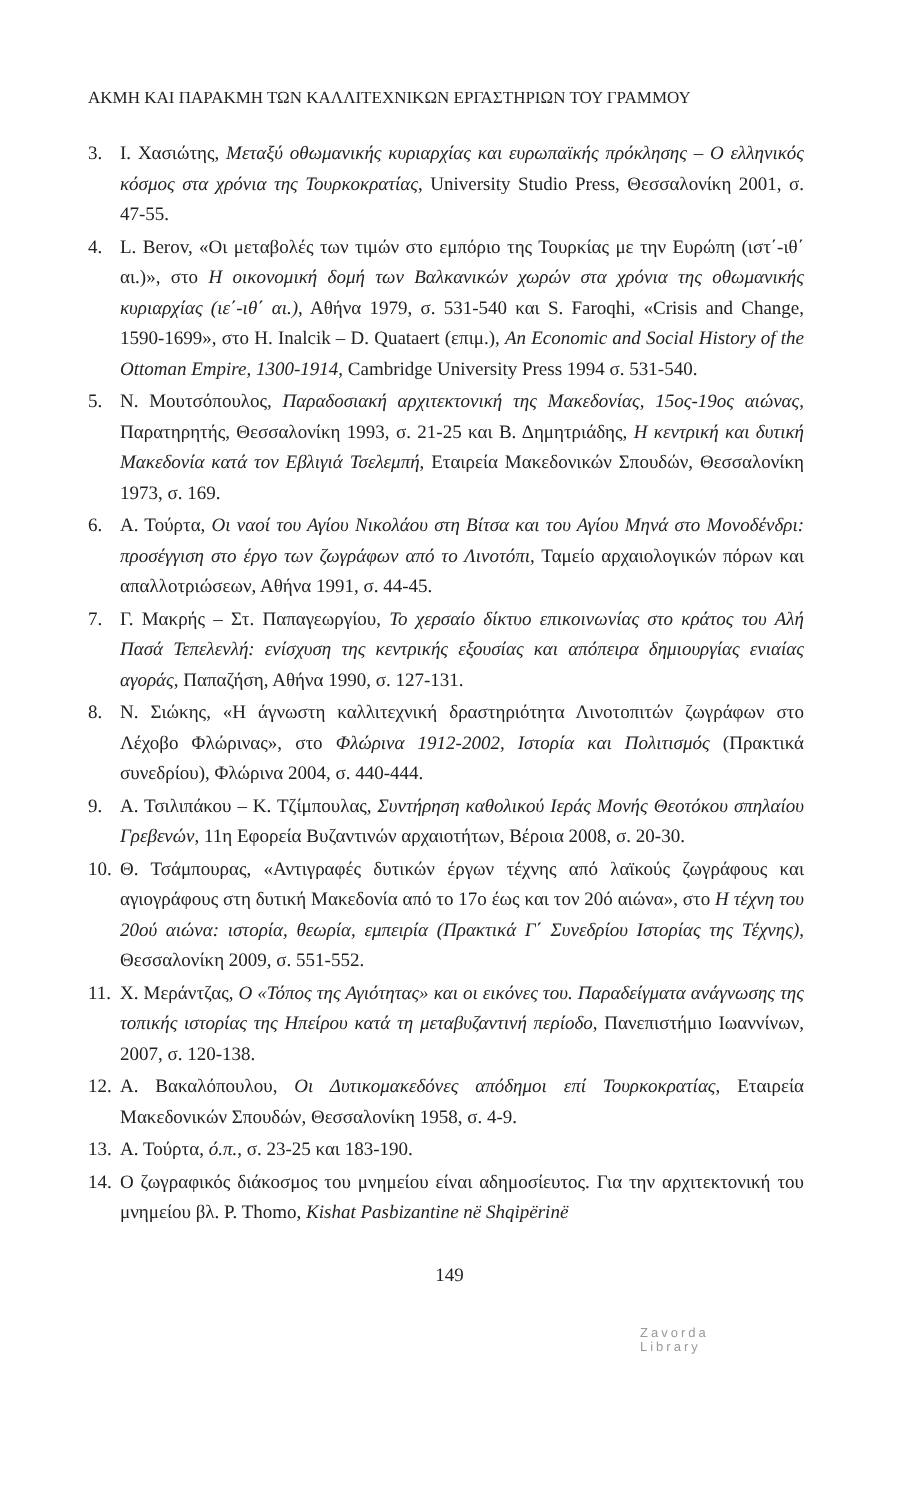ΑΚΜΗ ΚΑΙ ΠΑΡΑΚΜΗ ΤΩΝ ΚΑΛΛΙΤΕΧΝΙΚΩΝ ΕΡΓΑΣΤΗΡΙΩΝ ΤΟΥ ΓΡΑΜΜΟΥ
3. Ι. Χασιώτης, Μεταξύ οθωμανικής κυριαρχίας και ευρωπαϊκής πρόκλησης – Ο ελληνικός κόσμος στα χρόνια της Τουρκοκρατίας, University Studio Press, Θεσσαλονίκη 2001, σ. 47-55.
4. L. Berov, «Οι μεταβολές των τιμών στο εμπόριο της Τουρκίας με την Ευρώπη (ιστ΄-ιθ΄ αι.)», στο Η οικονομική δομή των Βαλκανικών χωρών στα χρόνια της οθωμανικής κυριαρχίας (ιε΄-ιθ΄ αι.), Αθήνα 1979, σ. 531-540 και S. Faroqhi, «Crisis and Change, 1590-1699», στο H. Inalcik – D. Quataert (επιμ.), An Economic and Social History of the Ottoman Empire, 1300-1914, Cambridge University Press 1994 σ. 531-540.
5. Ν. Μουτσόπουλος, Παραδοσιακή αρχιτεκτονική της Μακεδονίας, 15ος-19ος αιώνας, Παρατηρητής, Θεσσαλονίκη 1993, σ. 21-25 και Β. Δημητριάδης, Η κεντρική και δυτική Μακεδονία κατά τον Εβλιγιά Τσελεμπή, Εταιρεία Μακεδονικών Σπουδών, Θεσσαλονίκη 1973, σ. 169.
6. Α. Τούρτα, Οι ναοί του Αγίου Νικολάου στη Βίτσα και του Αγίου Μηνά στο Μονοδένδρι: προσέγγιση στο έργο των ζωγράφων από το Λινοτόπι, Ταμείο αρχαιολογικών πόρων και απαλλοτριώσεων, Αθήνα 1991, σ. 44-45.
7. Γ. Μακρής – Στ. Παπαγεωργίου, Το χερσαίο δίκτυο επικοινωνίας στο κράτος του Αλή Πασά Τεπελενλή: ενίσχυση της κεντρικής εξουσίας και απόπειρα δημιουργίας ενιαίας αγοράς, Παπαζήση, Αθήνα 1990, σ. 127-131.
8. Ν. Σιώκης, «Η άγνωστη καλλιτεχνική δραστηριότητα Λινοτοπιτών ζωγράφων στο Λέχοβο Φλώρινας», στο Φλώρινα 1912-2002, Ιστορία και Πολιτισμός (Πρακτικά συνεδρίου), Φλώρινα 2004, σ. 440-444.
9. Α. Τσιλιπάκου – Κ. Τζίμπουλας, Συντήρηση καθολικού Ιεράς Μονής Θεοτόκου σπηλαίου Γρεβενών, 11η Εφορεία Βυζαντινών αρχαιοτήτων, Βέροια 2008, σ. 20-30.
10. Θ. Τσάμπουρας, «Αντιγραφές δυτικών έργων τέχνης από λαϊκούς ζωγράφους και αγιογράφους στη δυτική Μακεδονία από το 17ο έως και τον 20ό αιώνα», στο Η τέχνη του 20ού αιώνα: ιστορία, θεωρία, εμπειρία (Πρακτικά Γ΄ Συνεδρίου Ιστορίας της Τέχνης), Θεσσαλονίκη 2009, σ. 551-552.
11. Χ. Μεράντζας, Ο «Τόπος της Αγιότητας» και οι εικόνες του. Παραδείγματα ανάγνωσης της τοπικής ιστορίας της Ηπείρου κατά τη μεταβυζαντινή περίοδο, Πανεπιστήμιο Ιωαννίνων, 2007, σ. 120-138.
12. Α. Βακαλόπουλου, Οι Δυτικομακεδόνες απόδημοι επί Τουρκοκρατίας, Εταιρεία Μακεδονικών Σπουδών, Θεσσαλονίκη 1958, σ. 4-9.
13. Α. Τούρτα, ό.π., σ. 23-25 και 183-190.
14. Ο ζωγραφικός διάκοσμος του μνημείου είναι αδημοσίευτος. Για την αρχιτεκτονική του μνημείου βλ. P. Thomo, Kishat Pasbizantine në Shqipërinë
149
Zavorda
Library